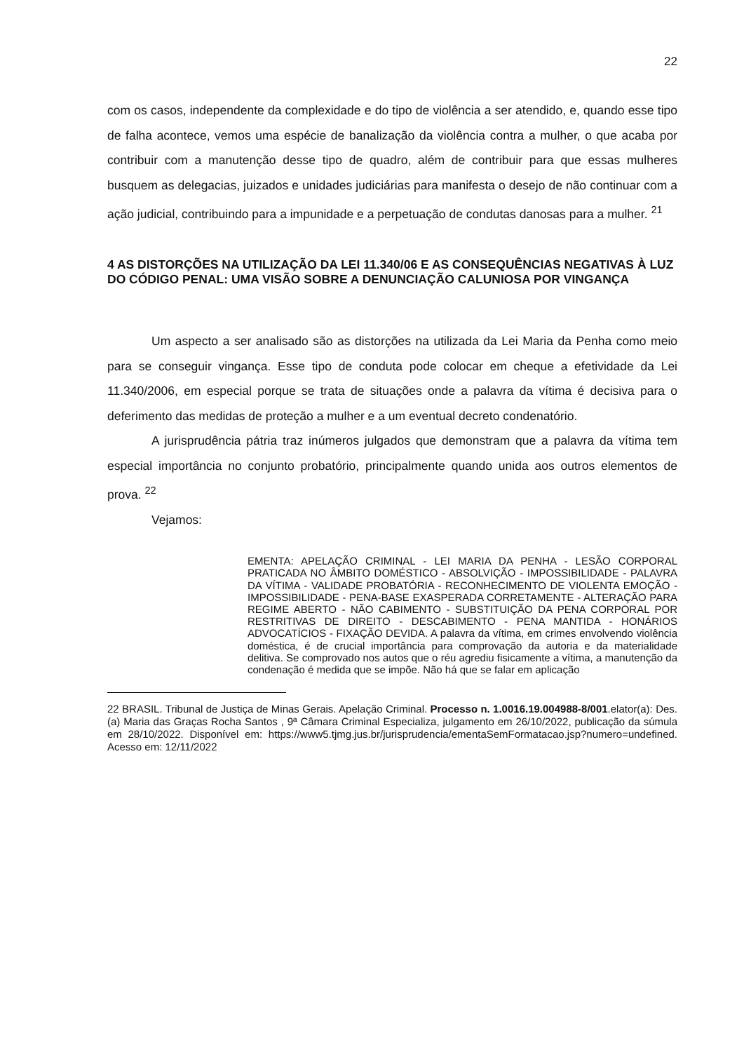22
com os casos, independente da complexidade e do tipo de violência a ser atendido, e, quando esse tipo de falha acontece, vemos uma espécie de banalização da violência contra a mulher, o que acaba por contribuir com a manutenção desse tipo de quadro, além de contribuir para que essas mulheres busquem as delegacias, juizados e unidades judiciárias para manifesta o desejo de não continuar com a ação judicial, contribuindo para a impunidade e a perpetuação de condutas danosas para a mulher. <sup>21</sup>
4 AS DISTORÇÕES NA UTILIZAÇÃO DA LEI 11.340/06 E AS CONSEQUÊNCIAS NEGATIVAS À LUZ DO CÓDIGO PENAL: UMA VISÃO SOBRE A DENUNCIAÇÃO CALUNIOSA POR VINGANÇA
Um aspecto a ser analisado são as distorções na utilizada da Lei Maria da Penha como meio para se conseguir vingança. Esse tipo de conduta pode colocar em cheque a efetividade da Lei 11.340/2006, em especial porque se trata de situações onde a palavra da vítima é decisiva para o deferimento das medidas de proteção a mulher e a um eventual decreto condenatório.
A jurisprudência pátria traz inúmeros julgados que demonstram que a palavra da vítima tem especial importância no conjunto probatório, principalmente quando unida aos outros elementos de prova. <sup>22</sup>
Vejamos:
EMENTA: APELAÇÃO CRIMINAL - LEI MARIA DA PENHA - LESÃO CORPORAL PRATICADA NO ÂMBITO DOMÉSTICO - ABSOLVIÇÃO - IMPOSSIBILIDADE - PALAVRA DA VÍTIMA - VALIDADE PROBATÓRIA - RECONHECIMENTO DE VIOLENTA EMOÇÃO - IMPOSSIBILIDADE - PENA-BASE EXASPERADA CORRETAMENTE - ALTERAÇÃO PARA REGIME ABERTO - NÃO CABIMENTO - SUBSTITUIÇÃO DA PENA CORPORAL POR RESTRITIVAS DE DIREITO - DESCABIMENTO - PENA MANTIDA - HONÁRIOS ADVOCATÍCIOS - FIXAÇÃO DEVIDA. A palavra da vítima, em crimes envolvendo violência doméstica, é de crucial importância para comprovação da autoria e da materialidade delitiva. Se comprovado nos autos que o réu agrediu fisicamente a vítima, a manutenção da condenação é medida que se impõe. Não há que se falar em aplicação
22 BRASIL. Tribunal de Justiça de Minas Gerais. Apelação Criminal. Processo n. 1.0016.19.004988-8/001.elator(a): Des.(a) Maria das Graças Rocha Santos , 9ª Câmara Criminal Especializa, julgamento em 26/10/2022, publicação da súmula em 28/10/2022. Disponível em: https://www5.tjmg.jus.br/jurisprudencia/ementaSemFormatacao.jsp?numero=undefined. Acesso em: 12/11/2022